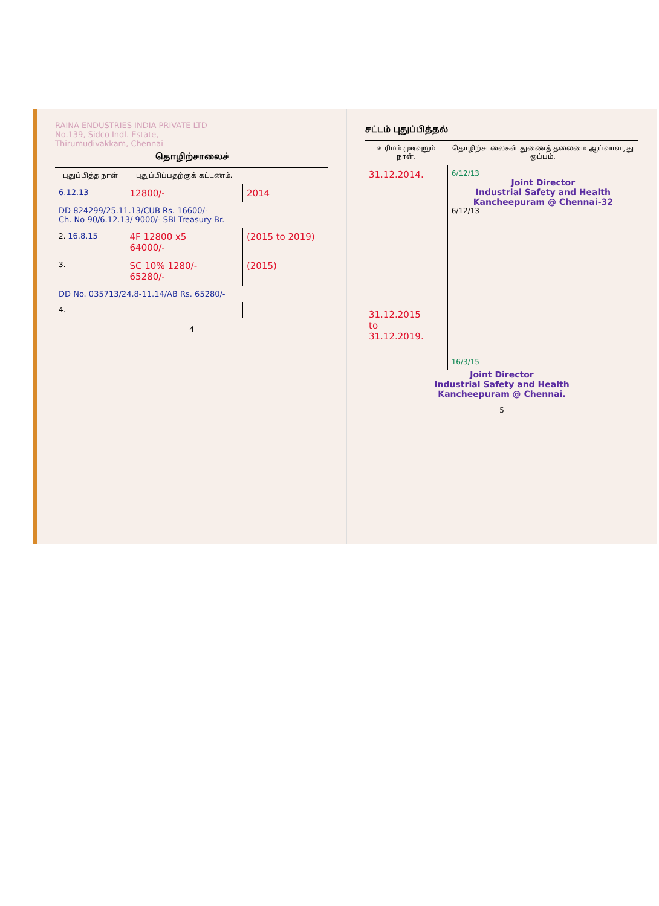RAINA ENDUSTRIES INDIA PRIVATE LTD
No.139, Sidco Indl. Estate,
Thirumudivakkam, Chennai
தொழிற்சாலைச்
| புதுப்பித்த நாள் | புதுப்பிப்பதற்குக் கட்டணம். | |
| --- | --- | --- |
| 6.12.13 | 12800/- | 2014 |
| DD 824299/25.11.13/CUB Rs. 16600/- Ch. No 90/6.12.13/ 9000/- SBI Treasury Br. | | |
| 2. 16.8.15 | 4F 12800 x5 64000/- | (2015 to 2019) |
| 3. | SC 10% 1280/- 65280/- | (2015) |
| DD No. 035713/24.8-11.14/AB Rs. 65280/- | | |
| 4. | | |
4
சட்டம் புதுப்பித்தல்
| உரிமம் முடிவுறும் நாள். | தொழிற்சாலைகள் துணைத் தலைமை ஆய்வாளரது ஒப்பம். |
| --- | --- |
| 31.12.2014. | 6/12/13 Joint Director Industrial Safety and Health Kancheepuram @ Chennai-32 6/12/13 |
| 31.12.2015 to 31.12.2019. | 16/3/15 |
Joint Director
Industrial Safety and Health
Kancheepuram @ Chennai.
5